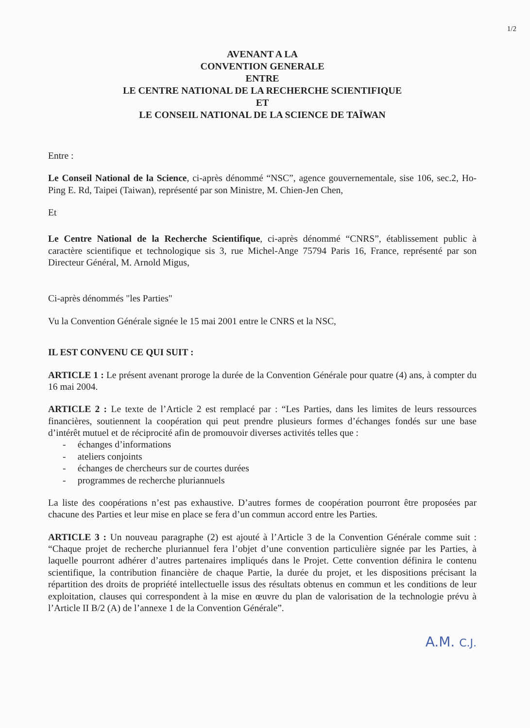1/2
AVENANT A LA
CONVENTION GENERALE
ENTRE
LE CENTRE NATIONAL DE LA RECHERCHE SCIENTIFIQUE
ET
LE CONSEIL NATIONAL DE LA SCIENCE DE TAÏWAN
Entre :
Le Conseil National de la Science, ci-après dénommé “NSC”, agence gouvernementale, sise 106, sec.2, Ho-Ping E. Rd, Taipei (Taiwan), représenté par son Ministre, M. Chien-Jen Chen,
Et
Le Centre National de la Recherche Scientifique, ci-après dénommé “CNRS”, établissement public à caractère scientifique et technologique sis 3, rue Michel-Ange 75794 Paris 16, France, représenté par son Directeur Général, M. Arnold Migus,
Ci-après dénommés "les Parties"
Vu la Convention Générale signée le 15 mai 2001 entre le CNRS et la NSC,
IL EST CONVENU CE QUI SUIT :
ARTICLE 1 : Le présent avenant proroge la durée de la Convention Générale pour quatre (4) ans, à compter du 16 mai 2004.
ARTICLE 2 : Le texte de l’Article 2 est remplacé par : “Les Parties, dans les limites de leurs ressources financières, soutiennent la coopération qui peut prendre plusieurs formes d’échanges fondés sur une base d’intérêt mutuel et de réciprocité afin de promouvoir diverses activités telles que :
- échanges d’informations
- ateliers conjoints
- échanges de chercheurs sur de courtes durées
- programmes de recherche pluriannuels
La liste des coopérations n’est pas exhaustive. D’autres formes de coopération pourront être proposées par chacune des Parties et leur mise en place se fera d’un commun accord entre les Parties.
ARTICLE 3 : Un nouveau paragraphe (2) est ajouté à l’Article 3 de la Convention Générale comme suit : “Chaque projet de recherche pluriannuel fera l’objet d’une convention particulière signée par les Parties, à laquelle pourront adhérer d’autres partenaires impliqués dans le Projet. Cette convention définira le contenu scientifique, la contribution financière de chaque Partie, la durée du projet, et les dispositions précisant la répartition des droits de propriété intellectuelle issus des résultats obtenus en commun et les conditions de leur exploitation, clauses qui correspondent à la mise en œuvre du plan de valorisation de la technologie prévu à l’Article II B/2 (A) de l’annexe 1 de la Convention Générale”.
A.M. C.J.